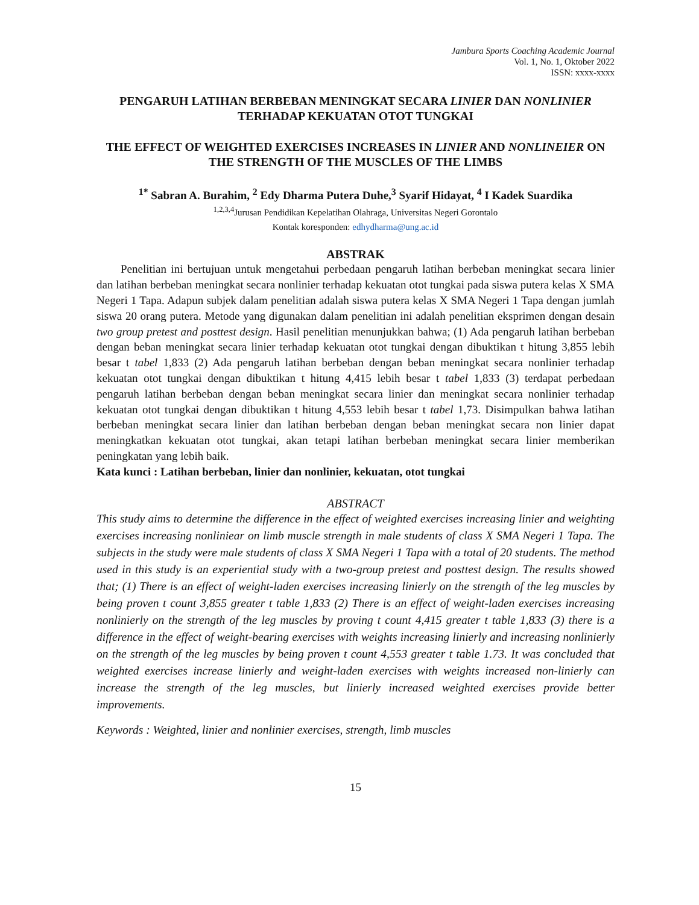Jambura Sports Coaching Academic Journal
Vol. 1, No. 1, Oktober 2022
ISSN: xxxx-xxxx
PENGARUH LATIHAN BERBEBAN MENINGKAT SECARA LINIER DAN NONLINIER TERHADAP KEKUATAN OTOT TUNGKAI
THE EFFECT OF WEIGHTED EXERCISES INCREASES IN LINIER AND NONLINEIER ON THE STRENGTH OF THE MUSCLES OF THE LIMBS
<sup>1*</sup> Sabran A. Burahim, <sup>2</sup> Edy Dharma Putera Duhe,<sup>3</sup> Syarif Hidayat, <sup>4</sup> I Kadek Suardika
<sup>1,2,3,4</sup>Jurusan Pendidikan Kepelatihan Olahraga, Universitas Negeri Gorontalo
Kontak koresponden: edhydharma@ung.ac.id
ABSTRAK
Penelitian ini bertujuan untuk mengetahui perbedaan pengaruh latihan berbeban meningkat secara linier dan latihan berbeban meningkat secara nonlinier terhadap kekuatan otot tungkai pada siswa putera kelas X SMA Negeri 1 Tapa. Adapun subjek dalam penelitian adalah siswa putera kelas X SMA Negeri 1 Tapa dengan jumlah siswa 20 orang putera. Metode yang digunakan dalam penelitian ini adalah penelitian eksprimen dengan desain two group pretest and posttest design. Hasil penelitian menunjukkan bahwa; (1) Ada pengaruh latihan berbeban dengan beban meningkat secara linier terhadap kekuatan otot tungkai dengan dibuktikan t hitung 3,855 lebih besar t tabel 1,833 (2) Ada pengaruh latihan berbeban dengan beban meningkat secara nonlinier terhadap kekuatan otot tungkai dengan dibuktikan t hitung 4,415 lebih besar t tabel 1,833 (3) terdapat perbedaan pengaruh latihan berbeban dengan beban meningkat secara linier dan meningkat secara nonlinier terhadap kekuatan otot tungkai dengan dibuktikan t hitung 4,553 lebih besar t tabel 1,73. Disimpulkan bahwa latihan berbeban meningkat secara linier dan latihan berbeban dengan beban meningkat secara non linier dapat meningkatkan kekuatan otot tungkai, akan tetapi latihan berbeban meningkat secara linier memberikan peningkatan yang lebih baik.
Kata kunci : Latihan berbeban, linier dan nonlinier, kekuatan, otot tungkai
ABSTRACT
This study aims to determine the difference in the effect of weighted exercises increasing linier and weighting exercises increasing nonliniear on limb muscle strength in male students of class X SMA Negeri 1 Tapa. The subjects in the study were male students of class X SMA Negeri 1 Tapa with a total of 20 students. The method used in this study is an experiential study with a two-group pretest and posttest design. The results showed that; (1) There is an effect of weight-laden exercises increasing linierly on the strength of the leg muscles by being proven t count 3,855 greater t table 1,833 (2) There is an effect of weight-laden exercises increasing nonlinierly on the strength of the leg muscles by proving t count 4,415 greater t table 1,833 (3) there is a difference in the effect of weight-bearing exercises with weights increasing linierly and increasing nonlinierly on the strength of the leg muscles by being proven t count 4,553 greater t table 1.73. It was concluded that weighted exercises increase linierly and weight-laden exercises with weights increased non-linierly can increase the strength of the leg muscles, but linierly increased weighted exercises provide better improvements.
Keywords : Weighted, linier and nonlinier exercises, strength, limb muscles
15